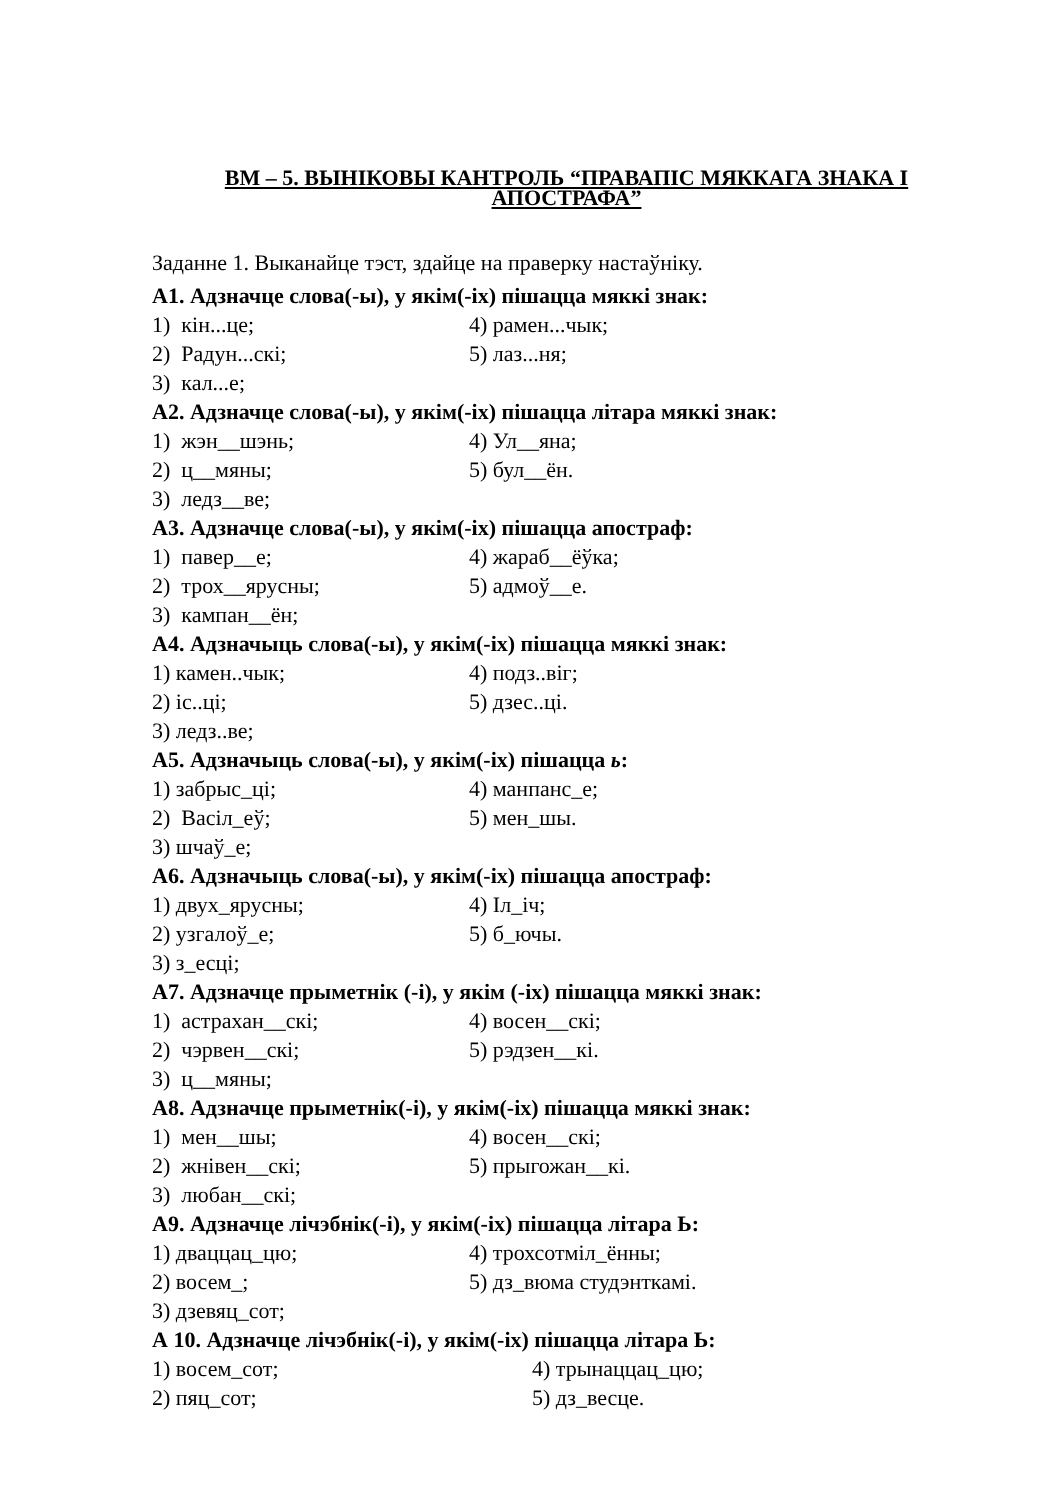ВМ – 5. ВЫНІКОВЫ КАНТРОЛЬ “ПРАВАПІС МЯККАГА ЗНАКА І АПОСТРАФА”
Заданне 1. Выканайце тэст, здайце на праверку настаўніку.
А1. Адзначце слова(-ы), у якім(-іх) пішацца мяккі знак:
1) кін...це; 4) рамен...чык;
2) Радун...скі; 5) лаз...ня;
3) кал...е;
А2. Адзначце слова(-ы), у якім(-іх) пішацца літара мяккі знак:
1) жэн__шэнь; 4) Ул__яна;
2) ц__мяны; 5) бул__ён.
3) ледз__ве;
А3. Адзначце слова(-ы), у якім(-іх) пішацца апостраф:
1) павер__е; 4) жараб__ёўка;
2) трох__ярусны; 5) адмоў__е.
3) кампан__ён;
А4. Адзначыць слова(-ы), у якім(-іх) пішацца мяккі знак:
1) камен..чык; 4) подз..віг;
2) іс..ці; 5) дзес..ці.
3) ледз..ве;
А5. Адзначыць слова(-ы), у якім(-іх) пішацца ь:
1) забрыс_ці; 4) манпанс_е;
2) Васіл_еў; 5) мен_шы.
3) шчаў_е;
А6. Адзначыць слова(-ы), у якім(-іх) пішацца апостраф:
1) двух_ярусны; 4) Іл_іч;
2) узгалоў_е; 5) б_ючы.
3) з_есці;
А7. Адзначце прыметнік (-і), у якім (-іх) пішацца мяккі знак:
1) астрахан__скі; 4) восен__скі;
2) чэрвен__скі; 5) рэдзен__кі.
3) ц__мяны;
А8. Адзначце прыметнік(-і), у якім(-іх) пішацца мяккі знак:
1) мен__шы; 4) восен__скі;
2) жнівен__скі; 5) прыгожан__кі.
3) любан__скі;
А9. Адзначце лічэбнік(-і), у якім(-іх) пішацца літара Ь:
1) дваццац_цю; 4) трохсотміл_ённы;
2) восем_; 5) дз_вюма студэнткамі.
3) дзевяц_сот;
А 10. Адзначце лічэбнік(-і), у якім(-іх) пішацца літара Ь:
1) восем_сот; 4) трынаццац_цю;
2) пяц_сот; 5) дз_весце.